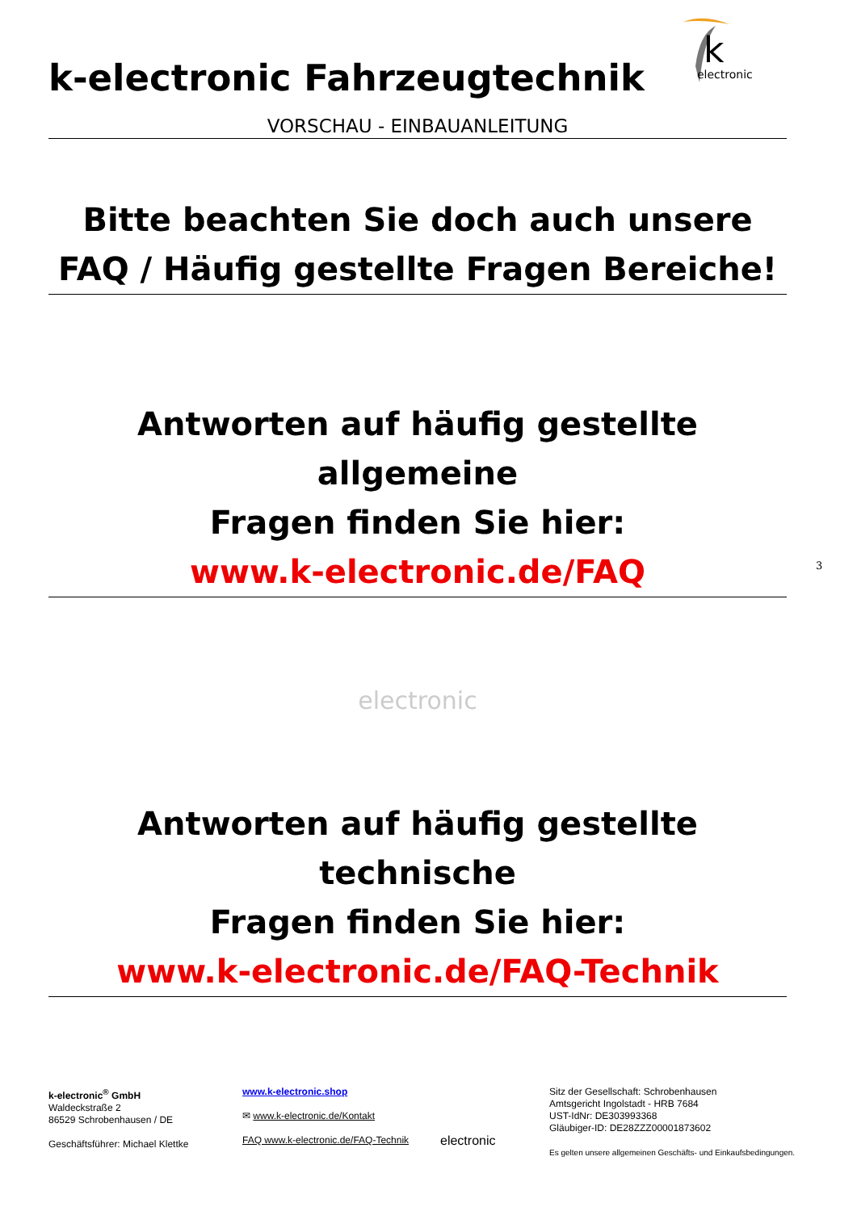k
electronic
3
k-electronic Fahrzeugtechnik
VORSCHAU - EINBAUANLEITUNG
Bitte beachten Sie doch auch unsere
FAQ / Häufig gestellte Fragen Bereiche!
Antworten auf häufig gestellte allgemeine
Fragen finden Sie hier:
www.k-electronic.de/FAQ
electronic
Antworten auf häufig gestellte technische
Fragen finden Sie hier:
www.k-electronic.de/FAQ-Technik
k-electronic<sup>®</sup> GmbH
Waldeckstraße 2
86529 Schrobenhausen / DE
Geschäftsführer: Michael Klettke
www.k-electronic.shop
✉ www.k-electronic.de/Kontakt
FAQ www.k-electronic.de/FAQ-Technik
electronic
Sitz der Gesellschaft: Schrobenhausen
Amtsgericht Ingolstadt - HRB 7684
UST-IdNr: DE303993368
Gläubiger-ID: DE28ZZZ00001873602
Es gelten unsere allgemeinen Geschäfts- und Einkaufsbedingungen.